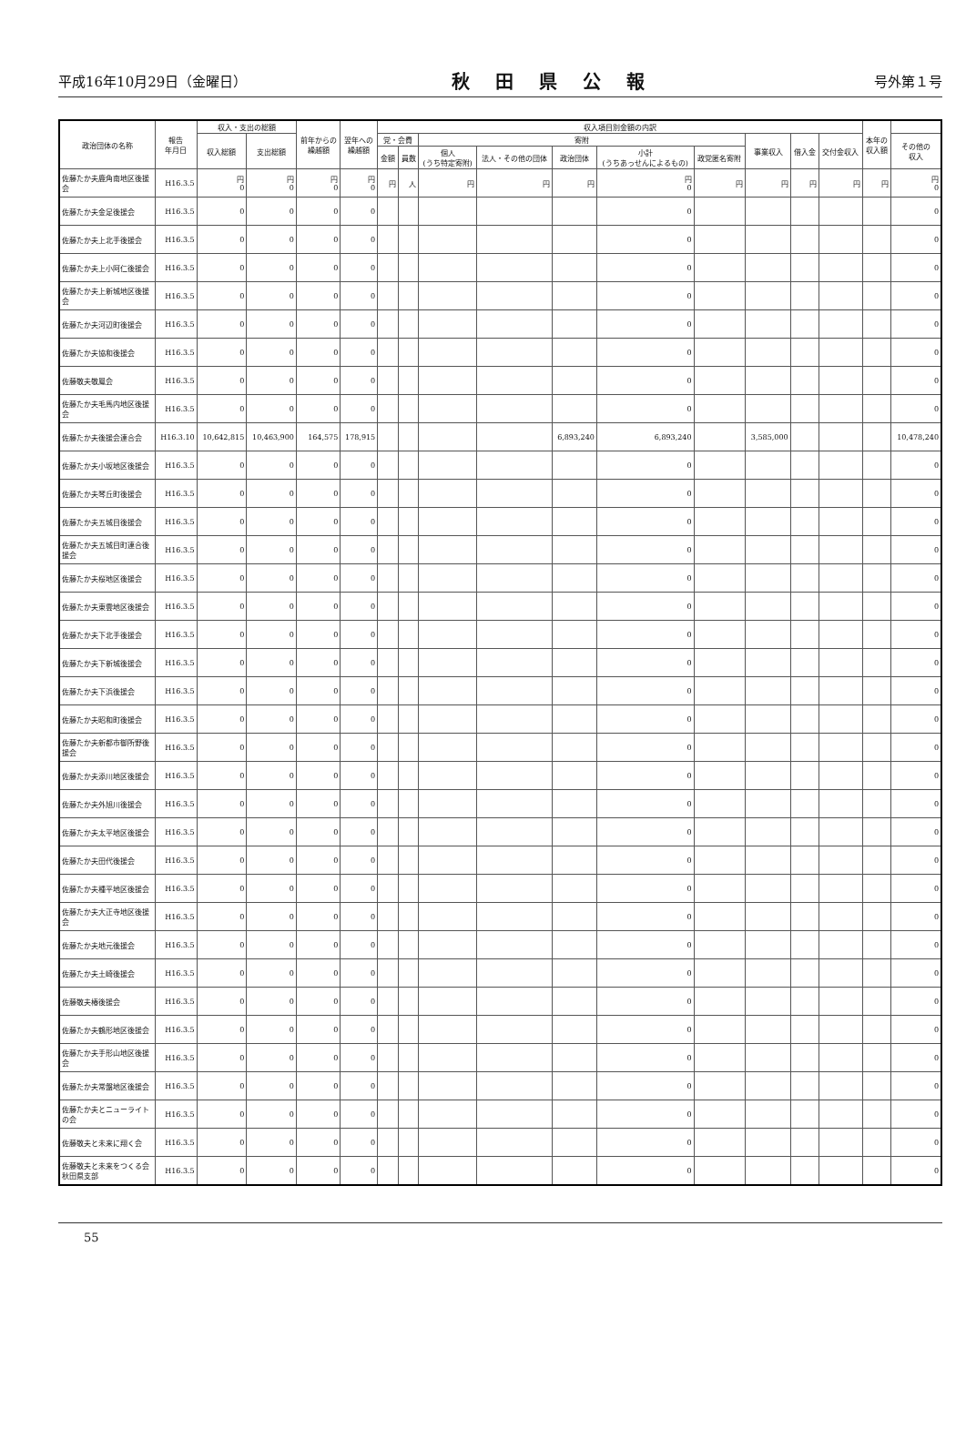平成16年10月29日（金曜日） 秋田県公報 号外第１号
| 政治団体の名称 | 報告 年月日 | 収入・支出の総額 | | 前年からの 繰越額 | 翌年への 繰越額 | 収入項目別金額の内訳 | | | | | | | | | | 本年の 収入額 | |
| --- | --- | --- | --- | --- | --- | --- | --- | --- | --- | --- | --- | --- | --- | --- | --- | --- | --- |
| | | 収入総額 | 支出総額 | | | 党・会費 | | 寄附 | | | | | 事業収入 | 借入金 | 交付金収入 | | その他の 収入 |
| | | | | | | 金額 | 員数 | 個人 (うち特定寄附) | 法人・その他の団体 | 政治団体 | 小計 (うちあっせんによるもの) | 政党匿名寄附 | | | | | |
| 佐藤たか夫鹿角南地区後援会 | H16.3.5 | 円 0 | 円 0 | 円 0 | 円 0 | 円 | 人 | 円 | 円 | 円 | 円 0 | 円 | 円 | 円 | 円 | 円 | 円 0 |
| 佐藤たか夫金足後援会 | H16.3.5 | 0 | 0 | 0 | 0 | | | | | | 0 | | | | | | 0 |
| 佐藤たか夫上北手後援会 | H16.3.5 | 0 | 0 | 0 | 0 | | | | | | 0 | | | | | | 0 |
| 佐藤たか夫上小阿仁後援会 | H16.3.5 | 0 | 0 | 0 | 0 | | | | | | 0 | | | | | | 0 |
| 佐藤たか夫上新城地区後援会 | H16.3.5 | 0 | 0 | 0 | 0 | | | | | | 0 | | | | | | 0 |
| 佐藤たか夫河辺町後援会 | H16.3.5 | 0 | 0 | 0 | 0 | | | | | | 0 | | | | | | 0 |
| 佐藤たか夫協和後援会 | H16.3.5 | 0 | 0 | 0 | 0 | | | | | | 0 | | | | | | 0 |
| 佐藤敬夫敬鳳会 | H16.3.5 | 0 | 0 | 0 | 0 | | | | | | 0 | | | | | | 0 |
| 佐藤たか夫毛馬内地区後援会 | H16.3.5 | 0 | 0 | 0 | 0 | | | | | | 0 | | | | | | 0 |
| 佐藤たか夫後援会連合会 | H16.3.10 | 10,642,815 | 10,463,900 | 164,575 | 178,915 | | | | | 6,893,240 | 6,893,240 | | 3,585,000 | | | | 10,478,240 |
| 佐藤たか夫小坂地区後援会 | H16.3.5 | 0 | 0 | 0 | 0 | | | | | | 0 | | | | | | 0 |
| 佐藤たか夫琴丘町後援会 | H16.3.5 | 0 | 0 | 0 | 0 | | | | | | 0 | | | | | | 0 |
| 佐藤たか夫五城目後援会 | H16.3.5 | 0 | 0 | 0 | 0 | | | | | | 0 | | | | | | 0 |
| 佐藤たか夫五城目町連合後援会 | H16.3.5 | 0 | 0 | 0 | 0 | | | | | | 0 | | | | | | 0 |
| 佐藤たか夫桜地区後援会 | H16.3.5 | 0 | 0 | 0 | 0 | | | | | | 0 | | | | | | 0 |
| 佐藤たか夫東雲地区後援会 | H16.3.5 | 0 | 0 | 0 | 0 | | | | | | 0 | | | | | | 0 |
| 佐藤たか夫下北手後援会 | H16.3.5 | 0 | 0 | 0 | 0 | | | | | | 0 | | | | | | 0 |
| 佐藤たか夫下新城後援会 | H16.3.5 | 0 | 0 | 0 | 0 | | | | | | 0 | | | | | | 0 |
| 佐藤たか夫下浜後援会 | H16.3.5 | 0 | 0 | 0 | 0 | | | | | | 0 | | | | | | 0 |
| 佐藤たか夫昭和町後援会 | H16.3.5 | 0 | 0 | 0 | 0 | | | | | | 0 | | | | | | 0 |
| 佐藤たか夫新都市御所野後援会 | H16.3.5 | 0 | 0 | 0 | 0 | | | | | | 0 | | | | | | 0 |
| 佐藤たか夫添川地区後援会 | H16.3.5 | 0 | 0 | 0 | 0 | | | | | | 0 | | | | | | 0 |
| 佐藤たか夫外旭川後援会 | H16.3.5 | 0 | 0 | 0 | 0 | | | | | | 0 | | | | | | 0 |
| 佐藤たか夫太平地区後援会 | H16.3.5 | 0 | 0 | 0 | 0 | | | | | | 0 | | | | | | 0 |
| 佐藤たか夫田代後援会 | H16.3.5 | 0 | 0 | 0 | 0 | | | | | | 0 | | | | | | 0 |
| 佐藤たか夫種平地区後援会 | H16.3.5 | 0 | 0 | 0 | 0 | | | | | | 0 | | | | | | 0 |
| 佐藤たか夫大正寺地区後援会 | H16.3.5 | 0 | 0 | 0 | 0 | | | | | | 0 | | | | | | 0 |
| 佐藤たか夫地元後援会 | H16.3.5 | 0 | 0 | 0 | 0 | | | | | | 0 | | | | | | 0 |
| 佐藤たか夫土崎後援会 | H16.3.5 | 0 | 0 | 0 | 0 | | | | | | 0 | | | | | | 0 |
| 佐藤敬夫椿後援会 | H16.3.5 | 0 | 0 | 0 | 0 | | | | | | 0 | | | | | | 0 |
| 佐藤たか夫鶴形地区後援会 | H16.3.5 | 0 | 0 | 0 | 0 | | | | | | 0 | | | | | | 0 |
| 佐藤たか夫手形山地区後援会 | H16.3.5 | 0 | 0 | 0 | 0 | | | | | | 0 | | | | | | 0 |
| 佐藤たか夫常盤地区後援会 | H16.3.5 | 0 | 0 | 0 | 0 | | | | | | 0 | | | | | | 0 |
| 佐藤たか夫とニューライトの会 | H16.3.5 | 0 | 0 | 0 | 0 | | | | | | 0 | | | | | | 0 |
| 佐藤敬夫と未来に翔く会 | H16.3.5 | 0 | 0 | 0 | 0 | | | | | | 0 | | | | | | 0 |
| 佐藤敬夫と未来をつくる会秋田県支部 | H16.3.5 | 0 | 0 | 0 | 0 | | | | | | 0 | | | | | | 0 |
55